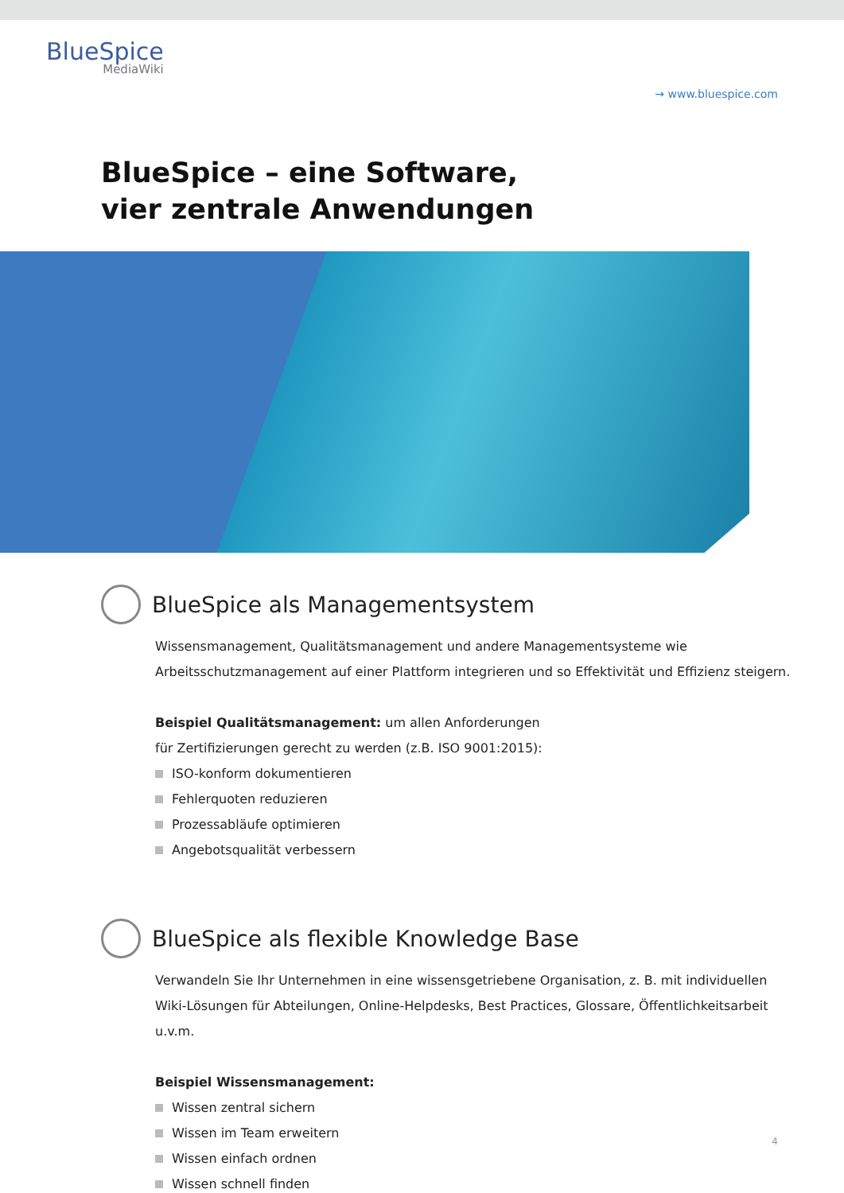BlueSpice
MediaWiki
→ www.bluespice.com
BlueSpice – eine Software,
vier zentrale Anwendungen
BlueSpice als Managementsystem
Wissensmanagement, Qualitätsmanagement und andere Managementsysteme wie Arbeitsschutzmanagement auf einer Plattform integrieren und so Effektivität und Effizienz steigern.
Beispiel Qualitätsmanagement: um allen Anforderungen
für Zertifizierungen gerecht zu werden (z.B. ISO 9001:2015):
ISO-konform dokumentieren
Fehlerquoten reduzieren
Prozessabläufe optimieren
Angebotsqualität verbessern
BlueSpice als flexible Knowledge Base
Verwandeln Sie Ihr Unternehmen in eine wissensgetriebene Organisation, z. B. mit individuellen Wiki-Lösungen für Abteilungen, Online-Helpdesks, Best Practices, Glossare, Öffentlichkeitsarbeit u.v.m.
Beispiel Wissensmanagement:
Wissen zentral sichern
Wissen im Team erweitern
Wissen einfach ordnen
Wissen schnell finden
4